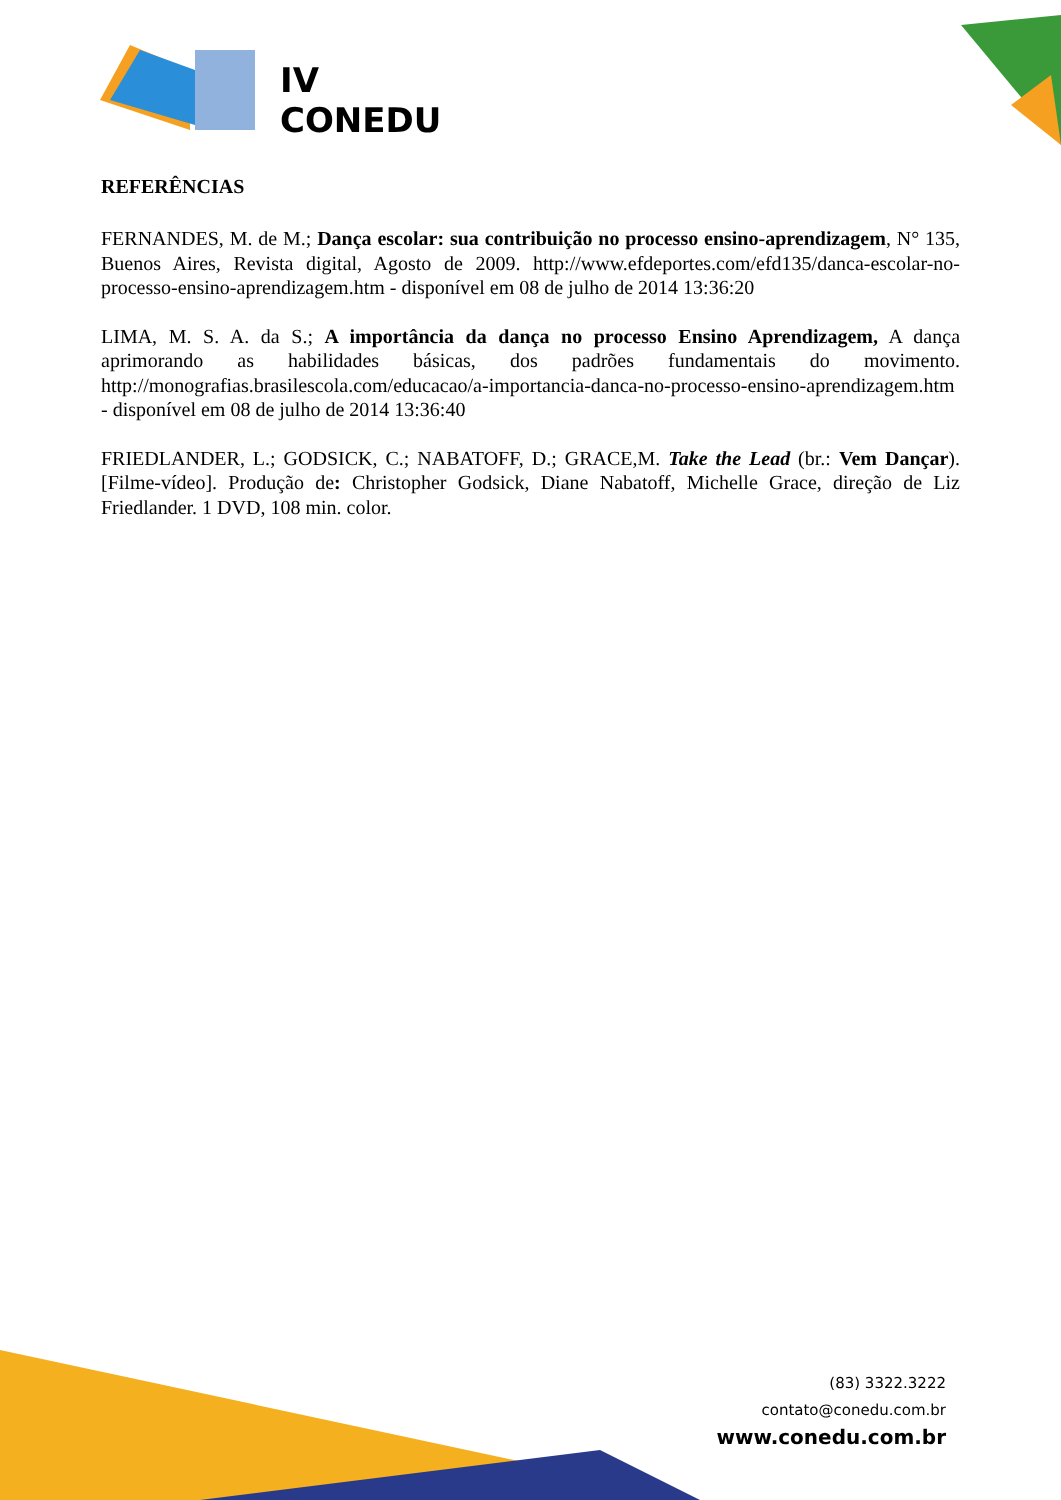IV
CONEDU
REFERÊNCIAS
FERNANDES, M. de M.; Dança escolar: sua contribuição no processo ensino-aprendizagem, N° 135, Buenos Aires, Revista digital, Agosto de 2009. http://www.efdeportes.com/efd135/danca-escolar-no-processo-ensino-aprendizagem.htm - disponível em 08 de julho de 2014 13:36:20
LIMA, M. S. A. da S.; A importância da dança no processo Ensino Aprendizagem, A dança aprimorando as habilidades básicas, dos padrões fundamentais do movimento. http://monografias.brasilescola.com/educacao/a-importancia-danca-no-processo-ensino-aprendizagem.htm - disponível em 08 de julho de 2014 13:36:40
FRIEDLANDER, L.; GODSICK, C.; NABATOFF, D.; GRACE,M. Take the Lead (br.: Vem Dançar). [Filme-vídeo]. Produção de: Christopher Godsick, Diane Nabatoff, Michelle Grace, direção de Liz Friedlander. 1 DVD, 108 min. color.
(83) 3322.3222
contato@conedu.com.br
www.conedu.com.br